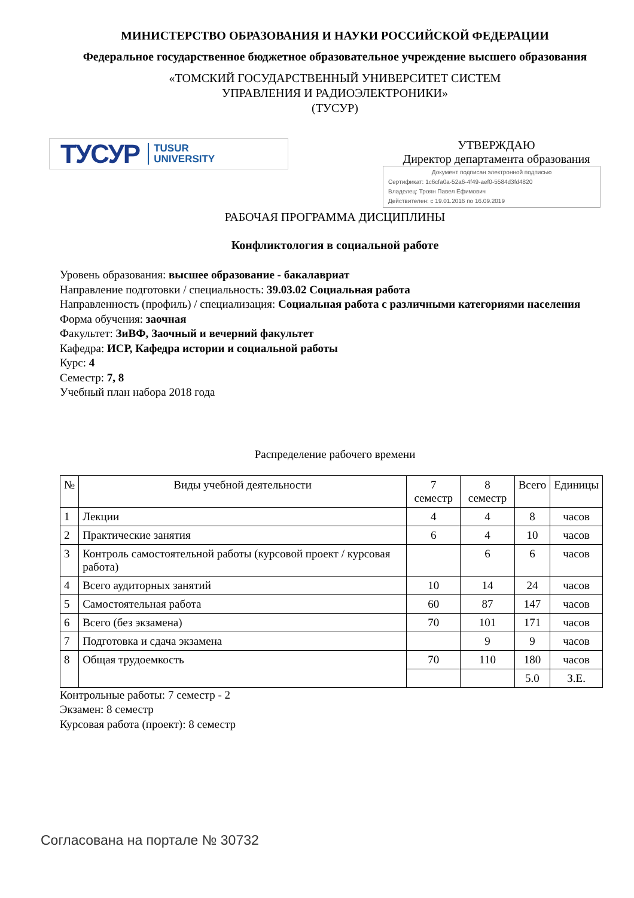МИНИСТЕРСТВО ОБРАЗОВАНИЯ И НАУКИ РОССИЙСКОЙ ФЕДЕРАЦИИ
Федеральное государственное бюджетное образовательное учреждение высшего образования
«ТОМСКИЙ ГОСУДАРСТВЕННЫЙ УНИВЕРСИТЕТ СИСТЕМ
УПРАВЛЕНИЯ И РАДИОЭЛЕКТРОНИКИ»
(ТУСУР)
ТУСУР TUSUR
UNIVERSITY
УТВЕРЖДАЮ
Директор департамента образования
Документ подписан электронной подписью
Сертификат: 1c6cfa0a-52a6-4f49-aef0-5584d3fd4820
Владелец: Троян Павел Ефимович
Действителен: с 19.01.2016 по 16.09.2019
РАБОЧАЯ ПРОГРАММА ДИСЦИПЛИНЫ
Конфликтология в социальной работе
Уровень образования: высшее образование - бакалавриат
Направление подготовки / специальность: 39.03.02 Социальная работа
Направленность (профиль) / специализация: Социальная работа с различными категориями населения
Форма обучения: заочная
Факультет: ЗиВФ, Заочный и вечерний факультет
Кафедра: ИСР, Кафедра истории и социальной работы
Курс: 4
Семестр: 7, 8
Учебный план набора 2018 года
Распределение рабочего времени
| № | Виды учебной деятельности | 7 семестр | 8 семестр | Всего | Единицы |
| --- | --- | --- | --- | --- | --- |
| 1 | Лекции | 4 | 4 | 8 | часов |
| 2 | Практические занятия | 6 | 4 | 10 | часов |
| 3 | Контроль самостоятельной работы (курсовой проект / курсовая работа) | | 6 | 6 | часов |
| 4 | Всего аудиторных занятий | 10 | 14 | 24 | часов |
| 5 | Самостоятельная работа | 60 | 87 | 147 | часов |
| 6 | Всего (без экзамена) | 70 | 101 | 171 | часов |
| 7 | Подготовка и сдача экзамена | | 9 | 9 | часов |
| 8 | Общая трудоемкость | 70 | 110 | 180 | часов |
| | | | | 5.0 | З.Е. |
Контрольные работы: 7 семестр - 2
Экзамен: 8 семестр
Курсовая работа (проект): 8 семестр
Согласована на портале № 30732